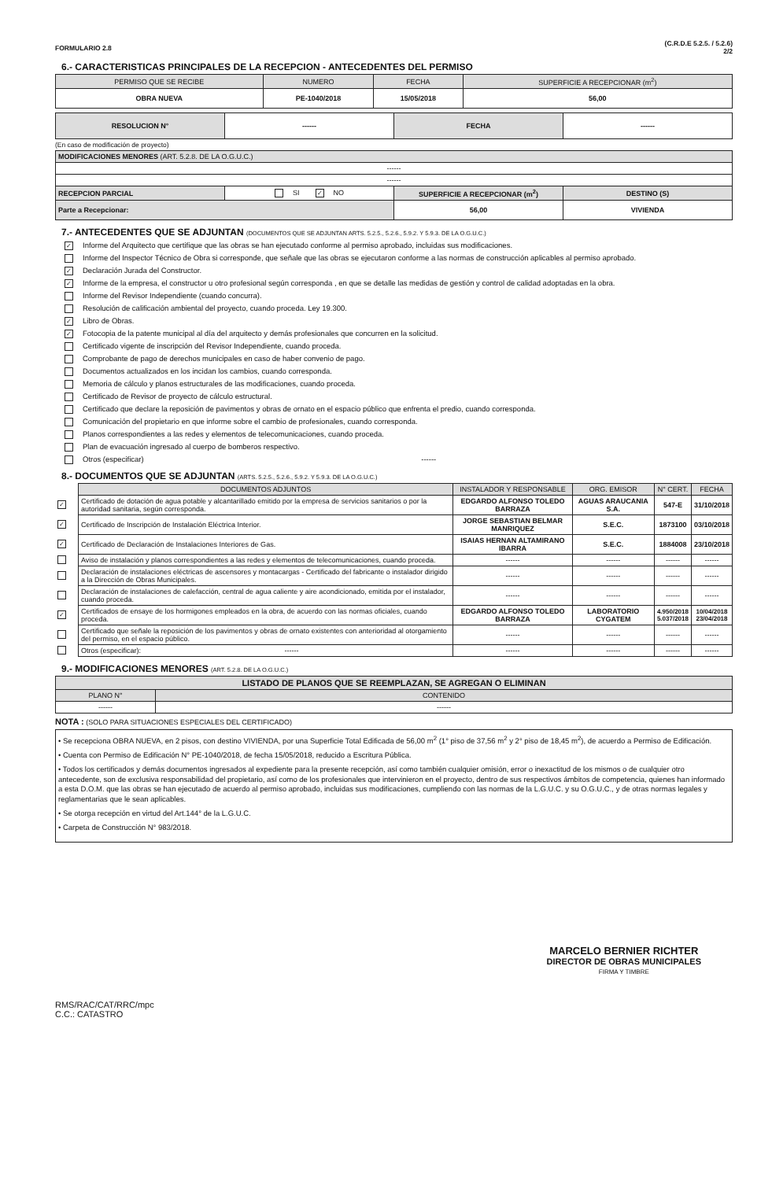FORMULARIO 2.8
(C.R.D.E 5.2.5. / 5.2.6)
2/2
6.- CARACTERISTICAS PRINCIPALES DE LA RECEPCION - ANTECEDENTES DEL PERMISO
| PERMISO QUE SE RECIBE | NUMERO | FECHA | SUPERFICIE A RECEPCIONAR (m<sup>2</sup>) |
| --- | --- | --- | --- |
| OBRA NUEVA | PE-1040/2018 | 15/05/2018 | 56,00 |
| RESOLUCION N° | ------ | FECHA | ------ |
(En caso de modificación de proyecto)
| MODIFICACIONES MENORES (ART. 5.2.8. DE LA O.G.U.C.) | | | |
| ------ | | | |
| ------ | | | |
| RECEPCION PARCIAL | SI ✓ NO | SUPERFICIE A RECEPCIONAR (m<sup>2</sup>) | DESTINO (S) |
| Parte a Recepcionar: | | 56,00 | VIVIENDA |
7.- ANTECEDENTES QUE SE ADJUNTAN (DOCUMENTOS QUE SE ADJUNTAN ARTS. 5.2.5., 5.2.6., 5.9.2. Y 5.9.3. DE LA O.G.U.C.)
✓ Informe del Arquitecto que certifique que las obras se han ejecutado conforme al permiso aprobado, incluidas sus modificaciones.
Informe del Inspector Técnico de Obra si corresponde, que señale que las obras se ejecutaron conforme a las normas de construcción aplicables al permiso aprobado.
✓ Declaración Jurada del Constructor.
✓ Informe de la empresa, el constructor u otro profesional según corresponda , en que se detalle las medidas de gestión y control de calidad adoptadas en la obra.
Informe del Revisor Independiente (cuando concurra).
Resolución de calificación ambiental del proyecto, cuando proceda. Ley 19.300.
✓ Libro de Obras.
✓ Fotocopia de la patente municipal al día del arquitecto y demás profesionales que concurren en la solicitud.
Certificado vigente de inscripción del Revisor Independiente, cuando proceda.
Comprobante de pago de derechos municipales en caso de haber convenio de pago.
Documentos actualizados en los incidan los cambios, cuando corresponda.
Memoria de cálculo y planos estructurales de las modificaciones, cuando proceda.
Certificado de Revisor de proyecto de cálculo estructural.
Certificado que declare la reposición de pavimentos y obras de ornato en el espacio público que enfrenta el predio, cuando corresponda.
Comunicación del propietario en que informe sobre el cambio de profesionales, cuando corresponda.
Planos correspondientes a las redes y elementos de telecomunicaciones, cuando proceda.
Plan de evacuación ingresado al cuerpo de bomberos respectivo.
Otros (especificar) ------
8.- DOCUMENTOS QUE SE ADJUNTAN (ARTS. 5.2.5., 5.2.6., 5.9.2. Y 5.9.3. DE LA O.G.U.C.)
| | DOCUMENTOS ADJUNTOS | INSTALADOR Y RESPONSABLE | ORG. EMISOR | N° CERT. | FECHA |
| ✓ | Certificado de dotación de agua potable y alcantarillado emitido por la empresa de servicios sanitarios o por la autoridad sanitaria, según corresponda. | EDGARDO ALFONSO TOLEDO BARRAZA | AGUAS ARAUCANIA S.A. | 547-E | 31/10/2018 |
| ✓ | Certificado de Inscripción de Instalación Eléctrica Interior. | JORGE SEBASTIAN BELMAR MANRIQUEZ | S.E.C. | 1873100 | 03/10/2018 |
| ✓ | Certificado de Declaración de Instalaciones Interiores de Gas. | ISAIAS HERNAN ALTAMIRANO IBARRA | S.E.C. | 1884008 | 23/10/2018 |
| | Aviso de instalación y planos correspondientes a las redes y elementos de telecomunicaciones, cuando proceda. | ------ | ------ | ------ | ------ |
| | Declaración de instalaciones eléctricas de ascensores y montacargas - Certificado del fabricante o instalador dirigido a la Dirección de Obras Municipales. | ------ | ------ | ------ | ------ |
| | Declaración de instalaciones de calefacción, central de agua caliente y aire acondicionado, emitida por el instalador, cuando proceda. | ------ | ------ | ------ | ------ |
| ✓ | Certificados de ensaye de los hormigones empleados en la obra, de acuerdo con las normas oficiales, cuando proceda. | EDGARDO ALFONSO TOLEDO BARRAZA | LABORATORIO CYGATEM | 4.950/2018 5.037/2018 | 10/04/2018 23/04/2018 |
| | Certificado que señale la reposición de los pavimentos y obras de ornato existentes con anterioridad al otorgamiento del permiso, en el espacio público. | ------ | ------ | ------ | ------ |
| | Otros (especificar): ------ | ------ | ------ | ------ | ------ |
9.- MODIFICACIONES MENORES (ART. 5.2.8. DE LA O.G.U.C.)
| LISTADO DE PLANOS QUE SE REEMPLAZAN, SE AGREGAN O ELIMINAN | |
| --- | --- |
| PLANO N° | CONTENIDO |
| ------ | ------ |
NOTA : (SOLO PARA SITUACIONES ESPECIALES DEL CERTIFICADO)
• Se recepciona OBRA NUEVA, en 2 pisos, con destino VIVIENDA, por una Superficie Total Edificada de 56,00 m<sup>2</sup> (1° piso de 37,56 m<sup>2</sup> y 2° piso de 18,45 m<sup>2</sup>), de acuerdo a Permiso de Edificación.
• Cuenta con Permiso de Edificación N° PE-1040/2018, de fecha 15/05/2018, reducido a Escritura Pública.
• Todos los certificados y demás documentos ingresados al expediente para la presente recepción, así como también cualquier omisión, error o inexactitud de los mismos o de cualquier otro antecedente, son de exclusiva responsabilidad del propietario, así como de los profesionales que intervinieron en el proyecto, dentro de sus respectivos ámbitos de competencia, quienes han informado a esta D.O.M. que las obras se han ejecutado de acuerdo al permiso aprobado, incluidas sus modificaciones, cumpliendo con las normas de la L.G.U.C. y su O.G.U.C., y de otras normas legales y reglamentarias que le sean aplicables.
• Se otorga recepción en virtud del Art.144° de la L.G.U.C.
• Carpeta de Construcción N° 983/2018.
RMS/RAC/CAT/RRC/mpc
C.C.: CATASTRO
MARCELO BERNIER RICHTER
DIRECTOR DE OBRAS MUNICIPALES
FIRMA Y TIMBRE